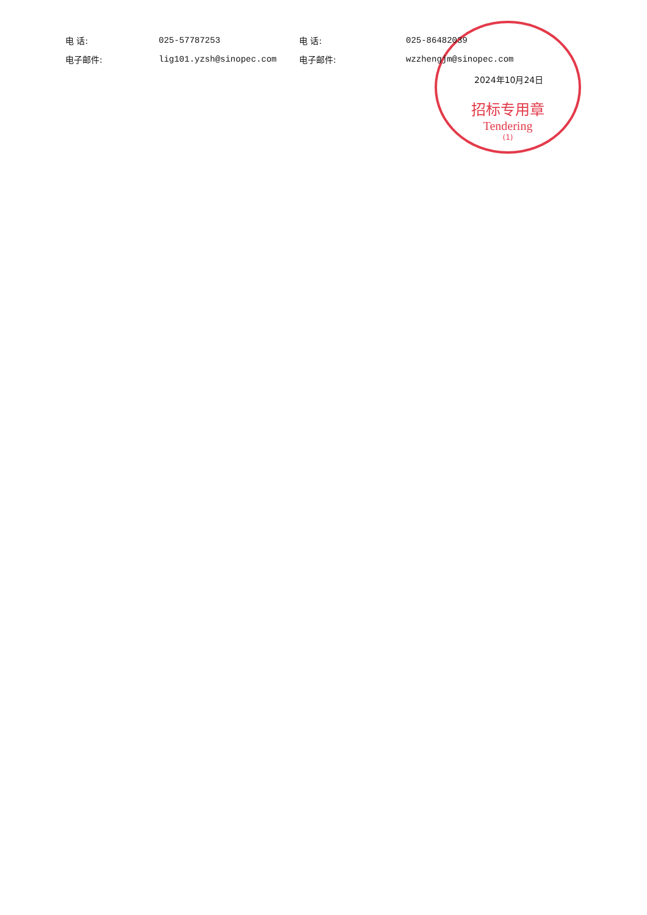招标专用章
Tendering
(1)
电 话: 025-57787253 电 话: 025-86482039
电子邮件: lig101.yzsh@sinopec.com 电子邮件: wzzhengjm@sinopec.com
2024年10月24日